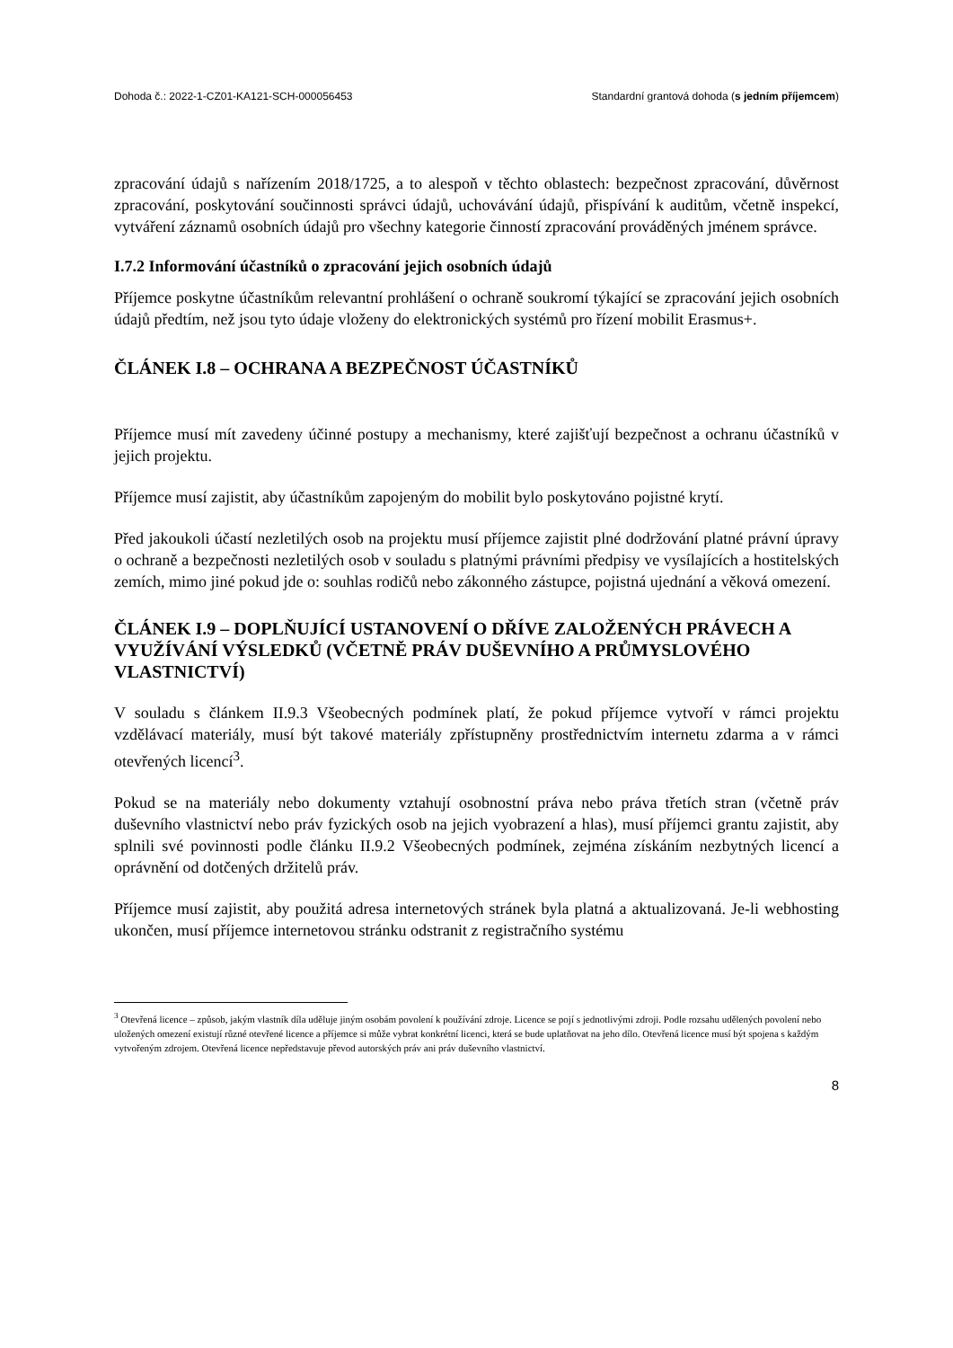Dohoda č.: 2022-1-CZ01-KA121-SCH-000056453 Standardní grantová dohoda (s jedním příjemcem)
zpracování údajů s nařízením 2018/1725, a to alespoň v těchto oblastech: bezpečnost zpracování, důvěrnost zpracování, poskytování součinnosti správci údajů, uchovávání údajů, přispívání k auditům, včetně inspekcí, vytváření záznamů osobních údajů pro všechny kategorie činností zpracování prováděných jménem správce.
I.7.2 Informování účastníků o zpracování jejich osobních údajů
Příjemce poskytne účastníkům relevantní prohlášení o ochraně soukromí týkající se zpracování jejich osobních údajů předtím, než jsou tyto údaje vloženy do elektronických systémů pro řízení mobilit Erasmus+.
ČLÁNEK I.8 – OCHRANA A BEZPEČNOST ÚČASTNÍKŮ
Příjemce musí mít zavedeny účinné postupy a mechanismy, které zajišťují bezpečnost a ochranu účastníků v jejich projektu.
Příjemce musí zajistit, aby účastníkům zapojeným do mobilit bylo poskytováno pojistné krytí.
Před jakoukoli účastí nezletilých osob na projektu musí příjemce zajistit plné dodržování platné právní úpravy o ochraně a bezpečnosti nezletilých osob v souladu s platnými právními předpisy ve vysílajících a hostitelských zemích, mimo jiné pokud jde o: souhlas rodičů nebo zákonného zástupce, pojistná ujednání a věková omezení.
ČLÁNEK I.9 – DOPLŇUJÍCÍ USTANOVENÍ O DŘÍVE ZALOŽENÝCH PRÁVECH A VYUŽÍVÁNÍ VÝSLEDKŮ (VČETNĚ PRÁV DUŠEVNÍHO A PRŮMYSLOVÉHO VLASTNICTVÍ)
V souladu s článkem II.9.3 Všeobecných podmínek platí, že pokud příjemce vytvoří v rámci projektu vzdělávací materiály, musí být takové materiály zpřístupněny prostřednictvím internetu zdarma a v rámci otevřených licencí<sup>3</sup>.
Pokud se na materiály nebo dokumenty vztahují osobnostní práva nebo práva třetích stran (včetně práv duševního vlastnictví nebo práv fyzických osob na jejich vyobrazení a hlas), musí příjemci grantu zajistit, aby splnili své povinnosti podle článku II.9.2 Všeobecných podmínek, zejména získáním nezbytných licencí a oprávnění od dotčených držitelů práv.
Příjemce musí zajistit, aby použitá adresa internetových stránek byla platná a aktualizovaná. Je-li webhosting ukončen, musí příjemce internetovou stránku odstranit z registračního systému
<sup>3</sup> Otevřená licence – způsob, jakým vlastník díla uděluje jiným osobám povolení k používání zdroje. Licence se pojí s jednotlivými zdroji. Podle rozsahu udělených povolení nebo uložených omezení existují různé otevřené licence a příjemce si může vybrat konkrétní licenci, která se bude uplatňovat na jeho dílo. Otevřená licence musí být spojena s každým vytvořeným zdrojem. Otevřená licence nepředstavuje převod autorských práv ani práv duševního vlastnictví.
8